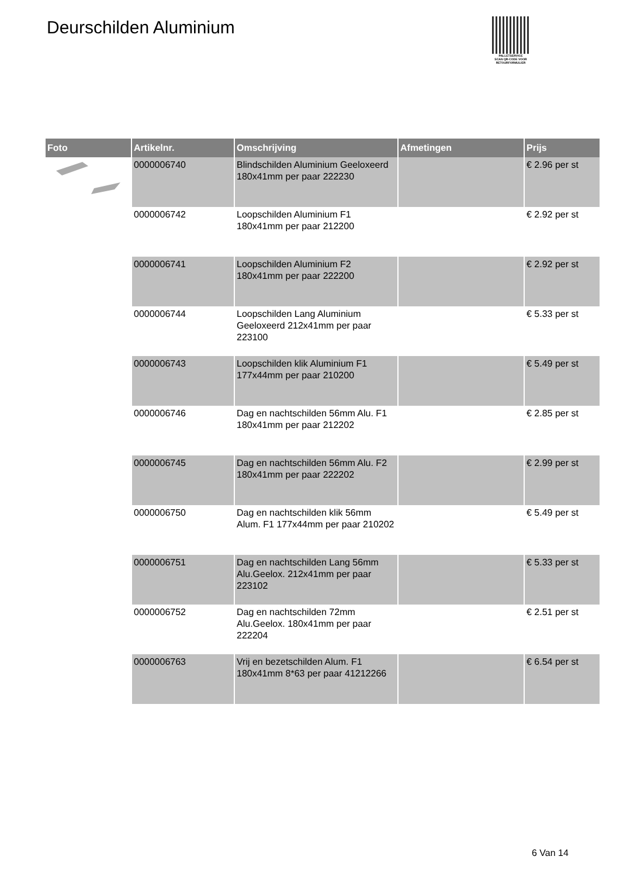Deurschilden Aluminium
PALLETSERVICE
SCAN QR-CODE VOOR RETOURFORMULIER
| Foto | Artikelnr. | Omschrijving | Afmetingen | Prijs |
| --- | --- | --- | --- | --- |
| | 0000006740 | Blindschilden Aluminium Geeloxeerd 180x41mm per paar 222230 | | € 2.96 per st |
| | 0000006742 | Loopschilden Aluminium F1 180x41mm per paar 212200 | | € 2.92 per st |
| | 0000006741 | Loopschilden Aluminium F2 180x41mm per paar 222200 | | € 2.92 per st |
| | 0000006744 | Loopschilden Lang Aluminium Geeloxeerd 212x41mm per paar 223100 | | € 5.33 per st |
| | 0000006743 | Loopschilden klik Aluminium F1 177x44mm per paar 210200 | | € 5.49 per st |
| | 0000006746 | Dag en nachtschilden 56mm Alu. F1 180x41mm per paar 212202 | | € 2.85 per st |
| | 0000006745 | Dag en nachtschilden 56mm Alu. F2 180x41mm per paar 222202 | | € 2.99 per st |
| | 0000006750 | Dag en nachtschilden klik 56mm Alum. F1 177x44mm per paar 210202 | | € 5.49 per st |
| | 0000006751 | Dag en nachtschilden Lang 56mm Alu.Geelox. 212x41mm per paar 223102 | | € 5.33 per st |
| | 0000006752 | Dag en nachtschilden 72mm Alu.Geelox. 180x41mm per paar 222204 | | € 2.51 per st |
| | 0000006763 | Vrij en bezetschilden Alum. F1 180x41mm 8*63 per paar 41212266 | | € 6.54 per st |
6 Van 14